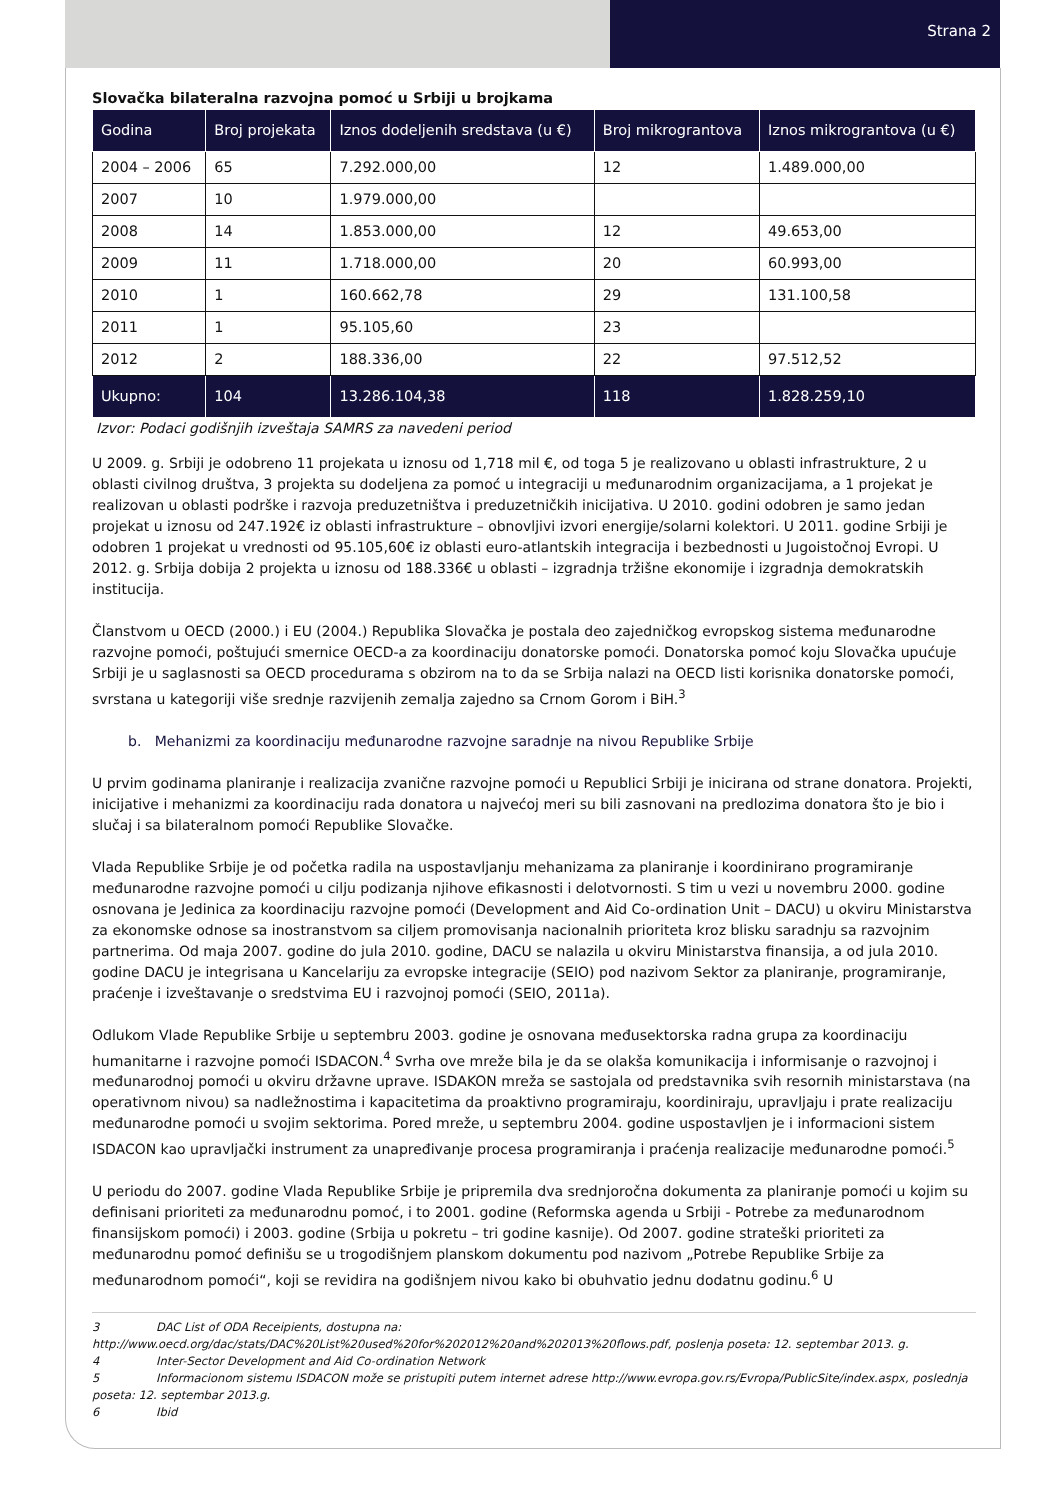Strana 2
Slovačka bilateralna razvojna pomoć u Srbiji u brojkama
| Godina | Broj projekata | Iznos dodeljenih sredstava (u €) | Broj mikrograntova | Iznos mikrograntova (u €) |
| --- | --- | --- | --- | --- |
| 2004 – 2006 | 65 | 7.292.000,00 | 12 | 1.489.000,00 |
| 2007 | 10 | 1.979.000,00 | | |
| 2008 | 14 | 1.853.000,00 | 12 | 49.653,00 |
| 2009 | 11 | 1.718.000,00 | 20 | 60.993,00 |
| 2010 | 1 | 160.662,78 | 29 | 131.100,58 |
| 2011 | 1 | 95.105,60 | 23 | |
| 2012 | 2 | 188.336,00 | 22 | 97.512,52 |
| Ukupno: | 104 | 13.286.104,38 | 118 | 1.828.259,10 |
Izvor: Podaci godišnjih izveštaja SAMRS za navedeni period
U 2009. g. Srbiji je odobreno 11 projekata u iznosu od 1,718 mil €, od toga 5 je realizovano u oblasti infrastrukture, 2 u oblasti civilnog društva, 3 projekta su dodeljena za pomoć u integraciji u međunarodnim organizacijama, a 1 projekat je realizovan u oblasti podrške i razvoja preduzetništva i preduzetničkih inicijativa. U 2010. godini odobren je samo jedan projekat u iznosu od 247.192€ iz oblasti infrastrukture – obnovljivi izvori energije/solarni kolektori. U 2011. godine Srbiji je odobren 1 projekat u vrednosti od 95.105,60€ iz oblasti euro-atlantskih integracija i bezbednosti u Jugoistočnoj Evropi. U 2012. g. Srbija dobija 2 projekta u iznosu od 188.336€ u oblasti – izgradnja tržišne ekonomije i izgradnja demokratskih institucija.
Članstvom u OECD (2000.) i EU (2004.) Republika Slovačka je postala deo zajedničkog evropskog sistema međunarodne razvojne pomoći, poštujući smernice OECD-a za koordinaciju donatorske pomoći. Donatorska pomoć koju Slovačka upućuje Srbiji je u saglasnosti sa OECD procedurama s obzirom na to da se Srbija nalazi na OECD listi korisnika donatorske pomoći, svrstana u kategoriji više srednje razvijenih zemalja zajedno sa Crnom Gorom i BiH.<sup>3</sup>
b. Mehanizmi za koordinaciju međunarodne razvojne saradnje na nivou Republike Srbije
U prvim godinama planiranje i realizacija zvanične razvojne pomoći u Republici Srbiji je inicirana od strane donatora. Projekti, inicijative i mehanizmi za koordinaciju rada donatora u najvećoj meri su bili zasnovani na predlozima donatora što je bio i slučaj i sa bilateralnom pomoći Republike Slovačke.
Vlada Republike Srbije je od početka radila na uspostavljanju mehanizama za planiranje i koordinirano programiranje međunarodne razvojne pomoći u cilju podizanja njihove efikasnosti i delotvornosti. S tim u vezi u novembru 2000. godine osnovana je Jedinica za koordinaciju razvojne pomoći (Development and Aid Co-ordination Unit – DACU) u okviru Ministarstva za ekonomske odnose sa inostranstvom sa ciljem promovisanja nacionalnih prioriteta kroz blisku saradnju sa razvojnim partnerima. Od maja 2007. godine do jula 2010. godine, DACU se nalazila u okviru Ministarstva finansija, a od jula 2010. godine DACU je integrisana u Kancelariju za evropske integracije (SEIO) pod nazivom Sektor za planiranje, programiranje, praćenje i izveštavanje o sredstvima EU i razvojnoj pomoći (SEIO, 2011a).
Odlukom Vlade Republike Srbije u septembru 2003. godine je osnovana međusektorska radna grupa za koordinaciju humanitarne i razvojne pomoći ISDACON.<sup>4</sup> Svrha ove mreže bila je da se olakša komunikacija i informisanje o razvojnoj i međunarodnoj pomoći u okviru državne uprave. ISDAKON mreža se sastojala od predstavnika svih resornih ministarstava (na operativnom nivou) sa nadležnostima i kapacitetima da proaktivno programiraju, koordiniraju, upravljaju i prate realizaciju međunarodne pomoći u svojim sektorima. Pored mreže, u septembru 2004. godine uspostavljen je i informacioni sistem ISDACON kao upravljački instrument za unapređivanje procesa programiranja i praćenja realizacije međunarodne pomoći.<sup>5</sup>
U periodu do 2007. godine Vlada Republike Srbije je pripremila dva srednjoročna dokumenta za planiranje pomoći u kojim su definisani prioriteti za međunarodnu pomoć, i to 2001. godine (Reformska agenda u Srbiji - Potrebe za međunarodnom finansijskom pomoći) i 2003. godine (Srbija u pokretu – tri godine kasnije). Od 2007. godine strateški prioriteti za međunarodnu pomoć definišu se u trogodišnjem planskom dokumentu pod nazivom „Potrebe Republike Srbije za međunarodnom pomoći“, koji se revidira na godišnjem nivou kako bi obuhvatio jednu dodatnu godinu.<sup>6</sup> U
3 DAC List of ODA Receipients, dostupna na: http://www.oecd.org/dac/stats/DAC%20List%20used%20for%202012%20and%202013%20flows.pdf, poslenja poseta: 12. septembar 2013. g.
4 Inter-Sector Development and Aid Co-ordination Network
5 Informacionom sistemu ISDACON može se pristupiti putem internet adrese http://www.evropa.gov.rs/Evropa/PublicSite/index.aspx, poslednja poseta: 12. septembar 2013.g.
6 Ibid